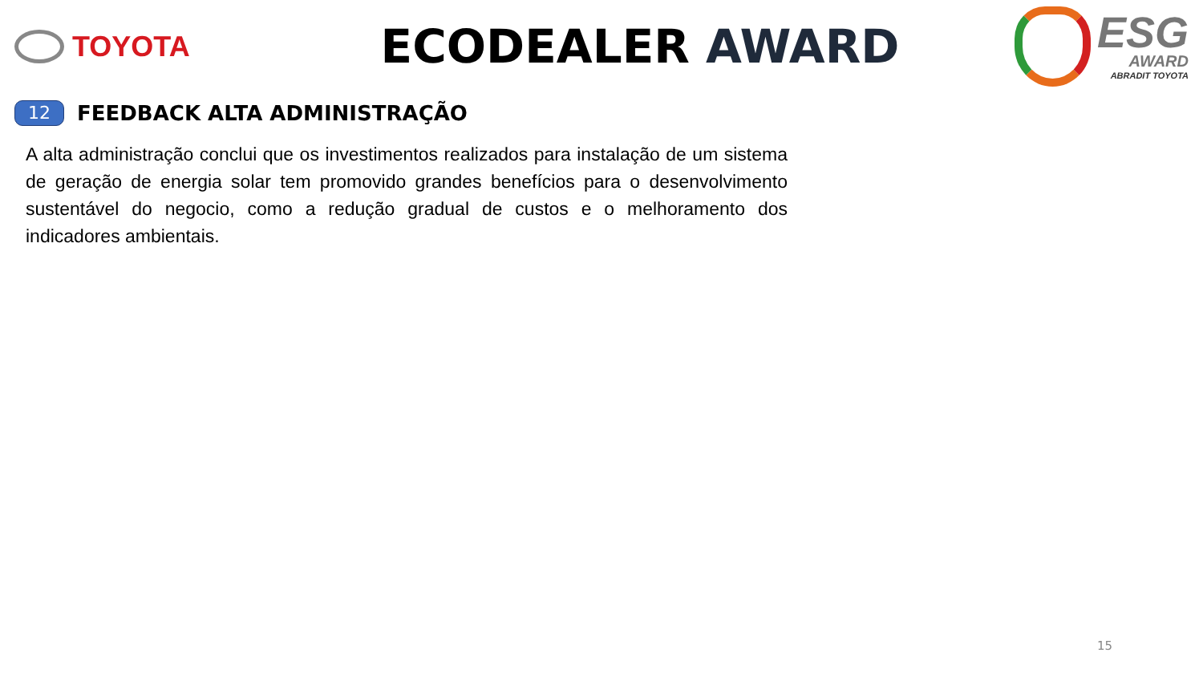TOYOTA
ECODEALER AWARD
ESG
AWARD
ABRADIT TOYOTA
12
FEEDBACK ALTA ADMINISTRAÇÃO
A alta administração conclui que os investimentos realizados para instalação de um sistema de geração de energia solar tem promovido grandes benefícios para o desenvolvimento sustentável do negocio, como a redução gradual de custos e o melhoramento dos indicadores ambientais.
15